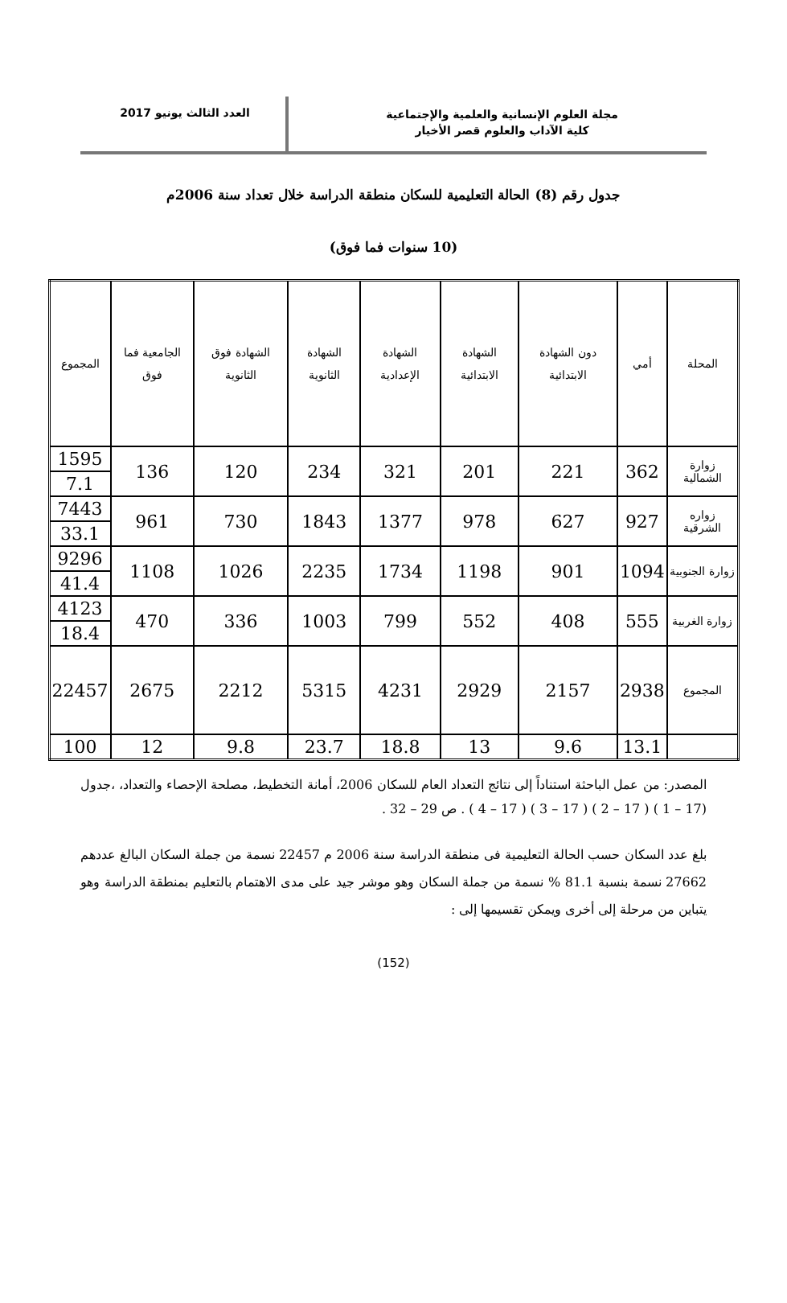مجلة العلوم الإنسانية والعلمية والإجتماعية
كلية الآداب والعلوم قصر الأخيار
العدد الثالث يونيو 2017
جدول رقم (8) الحالة التعليمية للسكان منطقة الدراسة خلال تعداد سنة 2006م
(10 سنوات فما فوق)
| المحلة | أمي | دون الشهادة الابتدائية | الشهادة الابتدائية | الشهادة الإعدادية | الشهادة الثانوية | الشهادة فوق الثانوية | الجامعية فما فوق | المجموع |
| --- | --- | --- | --- | --- | --- | --- | --- | --- |
| زوارة الشمالية | 362 | 221 | 201 | 321 | 234 | 120 | 136 | 1595 |
| | | | | | | | | 7.1 |
| زواره الشرقية | 927 | 627 | 978 | 1377 | 1843 | 730 | 961 | 7443 |
| | | | | | | | | 33.1 |
| زوارة الجنوبية | 1094 | 901 | 1198 | 1734 | 2235 | 1026 | 1108 | 9296 |
| | | | | | | | | 41.4 |
| زوارة الغربية | 555 | 408 | 552 | 799 | 1003 | 336 | 470 | 4123 |
| | | | | | | | | 18.4 |
| المجموع | 2938 | 2157 | 2929 | 4231 | 5315 | 2212 | 2675 | 22457 |
| | 13.1 | 9.6 | 13 | 18.8 | 23.7 | 9.8 | 12 | 100 |
المصدر: من عمل الباحثة استناداً إلى نتائج التعداد العام للسكان 2006، أمانة التخطيط، مصلحة الإحصاء والتعداد، ،جدول (17 – 1 ) ( 17 – 2 ) ( 17 – 3 ) ( 17 – 4 ) . ص 29 – 32 .
بلغ عدد السكان حسب الحالة التعليمية فى منطقة الدراسة سنة 2006 م 22457 نسمة من جملة السكان البالغ عددهم 27662 نسمة بنسبة 81.1 % نسمة من جملة السكان وهو موشر جيد على مدى الاهتمام بالتعليم بمنطقة الدراسة وهو يتباين من مرحلة إلى أخرى ويمكن تقسيمها إلى :
(152)